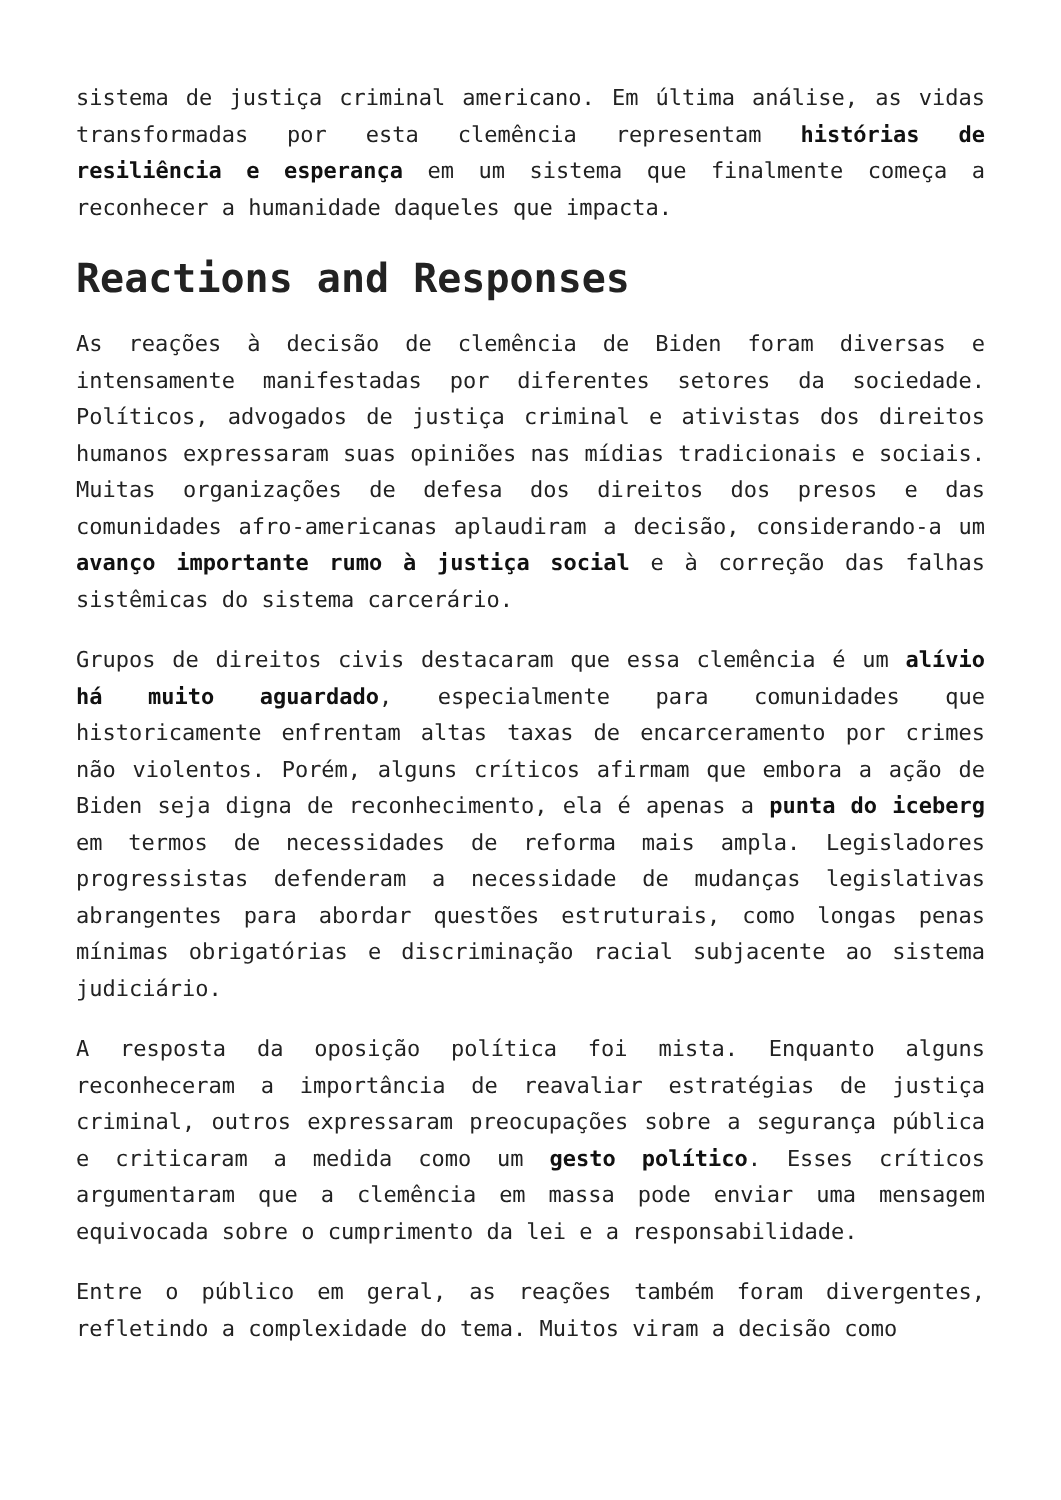sistema de justiça criminal americano. Em última análise, as vidas transformadas por esta clemência representam histórias de resiliência e esperança em um sistema que finalmente começa a reconhecer a humanidade daqueles que impacta.
Reactions and Responses
As reações à decisão de clemência de Biden foram diversas e intensamente manifestadas por diferentes setores da sociedade. Políticos, advogados de justiça criminal e ativistas dos direitos humanos expressaram suas opiniões nas mídias tradicionais e sociais. Muitas organizações de defesa dos direitos dos presos e das comunidades afro-americanas aplaudiram a decisão, considerando-a um avanço importante rumo à justiça social e à correção das falhas sistêmicas do sistema carcerário.
Grupos de direitos civis destacaram que essa clemência é um alívio há muito aguardado, especialmente para comunidades que historicamente enfrentam altas taxas de encarceramento por crimes não violentos. Porém, alguns críticos afirmam que embora a ação de Biden seja digna de reconhecimento, ela é apenas a punta do iceberg em termos de necessidades de reforma mais ampla. Legisladores progressistas defenderam a necessidade de mudanças legislativas abrangentes para abordar questões estruturais, como longas penas mínimas obrigatórias e discriminação racial subjacente ao sistema judiciário.
A resposta da oposição política foi mista. Enquanto alguns reconheceram a importância de reavaliar estratégias de justiça criminal, outros expressaram preocupações sobre a segurança pública e criticaram a medida como um gesto político. Esses críticos argumentaram que a clemência em massa pode enviar uma mensagem equivocada sobre o cumprimento da lei e a responsabilidade.
Entre o público em geral, as reações também foram divergentes, refletindo a complexidade do tema. Muitos viram a decisão como